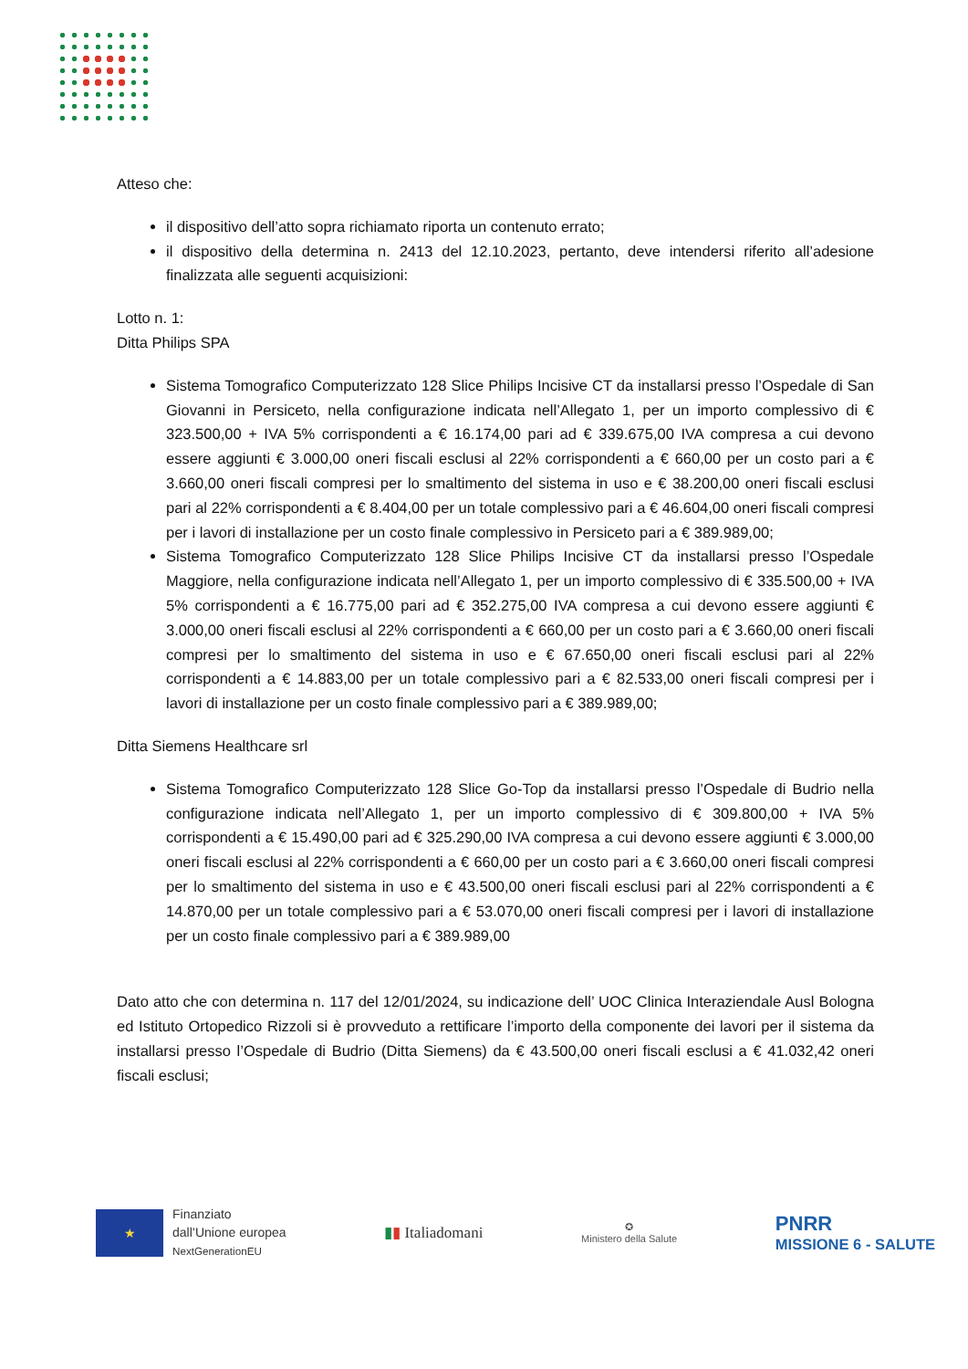Atteso che:
il dispositivo dell’atto sopra richiamato riporta un contenuto errato;
il dispositivo della determina n. 2413 del 12.10.2023, pertanto, deve intendersi riferito all’adesione finalizzata alle seguenti acquisizioni:
Lotto n. 1:
Ditta Philips SPA
Sistema Tomografico Computerizzato 128 Slice Philips Incisive CT da installarsi presso l’Ospedale di San Giovanni in Persiceto, nella configurazione indicata nell’Allegato 1, per un importo complessivo di € 323.500,00 + IVA 5% corrispondenti a € 16.174,00 pari ad € 339.675,00 IVA compresa a cui devono essere aggiunti € 3.000,00 oneri fiscali esclusi al 22% corrispondenti a € 660,00 per un costo pari a € 3.660,00 oneri fiscali compresi per lo smaltimento del sistema in uso e € 38.200,00 oneri fiscali esclusi pari al 22% corrispondenti a € 8.404,00 per un totale complessivo pari a € 46.604,00 oneri fiscali compresi per i lavori di installazione per un costo finale complessivo in Persiceto pari a € 389.989,00;
Sistema Tomografico Computerizzato 128 Slice Philips Incisive CT da installarsi presso l’Ospedale Maggiore, nella configurazione indicata nell’Allegato 1, per un importo complessivo di € 335.500,00 + IVA 5% corrispondenti a € 16.775,00 pari ad € 352.275,00 IVA compresa a cui devono essere aggiunti € 3.000,00 oneri fiscali esclusi al 22% corrispondenti a € 660,00 per un costo pari a € 3.660,00 oneri fiscali compresi per lo smaltimento del sistema in uso e € 67.650,00 oneri fiscali esclusi pari al 22% corrispondenti a € 14.883,00 per un totale complessivo pari a € 82.533,00 oneri fiscali compresi per i lavori di installazione per un costo finale complessivo pari a € 389.989,00;
Ditta Siemens Healthcare srl
Sistema Tomografico Computerizzato 128 Slice Go-Top da installarsi presso l’Ospedale di Budrio nella configurazione indicata nell’Allegato 1, per un importo complessivo di € 309.800,00 + IVA 5% corrispondenti a € 15.490,00 pari ad € 325.290,00 IVA compresa a cui devono essere aggiunti € 3.000,00 oneri fiscali esclusi al 22% corrispondenti a € 660,00 per un costo pari a € 3.660,00 oneri fiscali compresi per lo smaltimento del sistema in uso e € 43.500,00 oneri fiscali esclusi pari al 22% corrispondenti a € 14.870,00 per un totale complessivo pari a € 53.070,00 oneri fiscali compresi per i lavori di installazione per un costo finale complessivo pari a € 389.989,00
Dato atto che con determina n. 117 del 12/01/2024, su indicazione dell’ UOC Clinica Interaziendale Ausl Bologna ed Istituto Ortopedico Rizzoli si è provveduto a rettificare l’importo della componente dei lavori per il sistema da installarsi presso l’Ospedale di Budrio (Ditta Siemens) da € 43.500,00 oneri fiscali esclusi a € 41.032,42 oneri fiscali esclusi;
★
Finanziato
dall’Unione europea
NextGenerationEU
▮▮ Italiadomani
✪
Ministero della Salute
PNRR
MISSIONE 6 - SALUTE